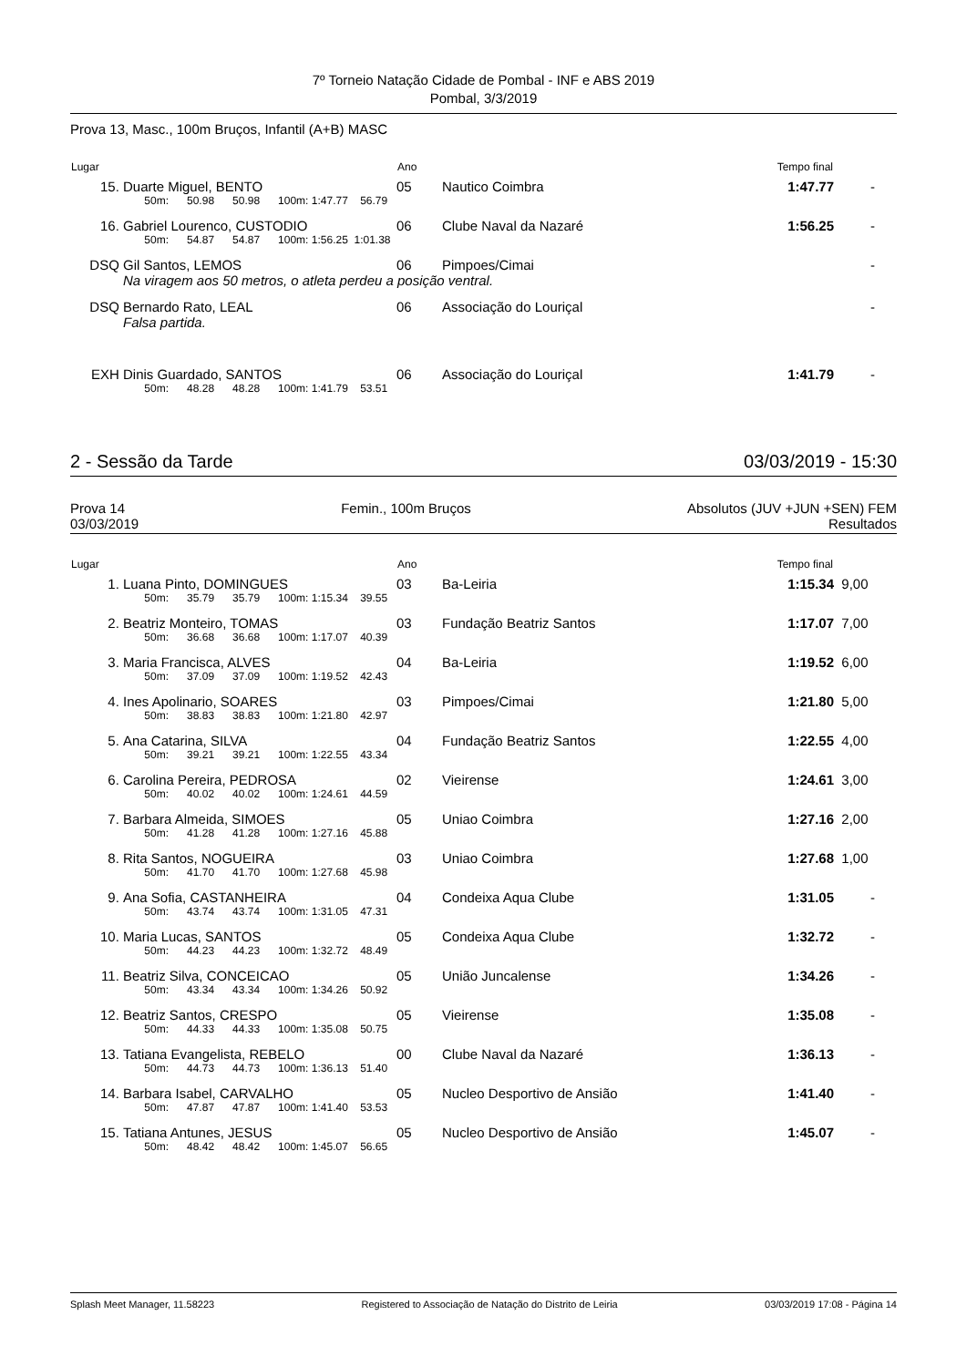7º Torneio Natação Cidade de Pombal - INF e ABS 2019
Pombal, 3/3/2019
Prova 13, Masc., 100m Bruços, Infantil (A+B) MASC
| Lugar | | Ano | | Tempo final | |
| --- | --- | --- | --- | --- | --- |
| 15. | Duarte Miguel, BENTO | 05 | Nautico Coimbra | 1:47.77 | - |
| | 50m: 50.98 50.98 100m: 1:47.77 56.79 | | | | |
| 16. | Gabriel Lourenco, CUSTODIO | 06 | Clube Naval da Nazaré | 1:56.25 | - |
| | 50m: 54.87 54.87 100m: 1:56.25 1:01.38 | | | | |
| DSQ | Gil Santos, LEMOS | 06 | Pimpoes/Cimai | | - |
| | Na viragem aos 50 metros, o atleta perdeu a posição ventral. | | | | |
| DSQ | Bernardo Rato, LEAL | 06 | Associação do Louriçal | | - |
| | Falsa partida. | | | | |
| EXH | Dinis Guardado, SANTOS | 06 | Associação do Louriçal | 1:41.79 | - |
| | 50m: 48.28 48.28 100m: 1:41.79 53.51 | | | | |
2 - Sessão da Tarde 03/03/2019 - 15:30
Prova 14 Femin., 100m Bruços Absolutos (JUV +JUN +SEN) FEM
03/03/2019 Resultados
| Lugar | | Ano | | Tempo final | |
| --- | --- | --- | --- | --- | --- |
| 1. | Luana Pinto, DOMINGUES | 03 | Ba-Leiria | 1:15.34 | 9,00 |
| | 50m: 35.79 35.79 100m: 1:15.34 39.55 | | | | |
| 2. | Beatriz Monteiro, TOMAS | 03 | Fundação Beatriz Santos | 1:17.07 | 7,00 |
| | 50m: 36.68 36.68 100m: 1:17.07 40.39 | | | | |
| 3. | Maria Francisca, ALVES | 04 | Ba-Leiria | 1:19.52 | 6,00 |
| | 50m: 37.09 37.09 100m: 1:19.52 42.43 | | | | |
| 4. | Ines Apolinario, SOARES | 03 | Pimpoes/Cimai | 1:21.80 | 5,00 |
| | 50m: 38.83 38.83 100m: 1:21.80 42.97 | | | | |
| 5. | Ana Catarina, SILVA | 04 | Fundação Beatriz Santos | 1:22.55 | 4,00 |
| | 50m: 39.21 39.21 100m: 1:22.55 43.34 | | | | |
| 6. | Carolina Pereira, PEDROSA | 02 | Vieirense | 1:24.61 | 3,00 |
| | 50m: 40.02 40.02 100m: 1:24.61 44.59 | | | | |
| 7. | Barbara Almeida, SIMOES | 05 | Uniao Coimbra | 1:27.16 | 2,00 |
| | 50m: 41.28 41.28 100m: 1:27.16 45.88 | | | | |
| 8. | Rita Santos, NOGUEIRA | 03 | Uniao Coimbra | 1:27.68 | 1,00 |
| | 50m: 41.70 41.70 100m: 1:27.68 45.98 | | | | |
| 9. | Ana Sofia, CASTANHEIRA | 04 | Condeixa Aqua Clube | 1:31.05 | - |
| | 50m: 43.74 43.74 100m: 1:31.05 47.31 | | | | |
| 10. | Maria Lucas, SANTOS | 05 | Condeixa Aqua Clube | 1:32.72 | - |
| | 50m: 44.23 44.23 100m: 1:32.72 48.49 | | | | |
| 11. | Beatriz Silva, CONCEICAO | 05 | União Juncalense | 1:34.26 | - |
| | 50m: 43.34 43.34 100m: 1:34.26 50.92 | | | | |
| 12. | Beatriz Santos, CRESPO | 05 | Vieirense | 1:35.08 | - |
| | 50m: 44.33 44.33 100m: 1:35.08 50.75 | | | | |
| 13. | Tatiana Evangelista, REBELO | 00 | Clube Naval da Nazaré | 1:36.13 | - |
| | 50m: 44.73 44.73 100m: 1:36.13 51.40 | | | | |
| 14. | Barbara Isabel, CARVALHO | 05 | Nucleo Desportivo de Ansião | 1:41.40 | - |
| | 50m: 47.87 47.87 100m: 1:41.40 53.53 | | | | |
| 15. | Tatiana Antunes, JESUS | 05 | Nucleo Desportivo de Ansião | 1:45.07 | - |
| | 50m: 48.42 48.42 100m: 1:45.07 56.65 | | | | |
Splash Meet Manager, 11.58223 Registered to Associação de Natação do Distrito de Leiria 03/03/2019 17:08 - Página 14